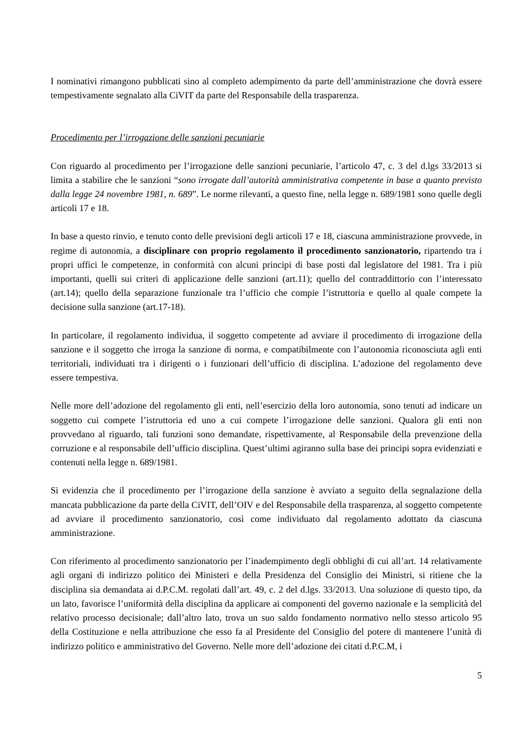I nominativi rimangono pubblicati sino al completo adempimento da parte dell’amministrazione che dovrà essere tempestivamente segnalato alla CiVIT da parte del Responsabile della trasparenza.
Procedimento per l’irrogazione delle sanzioni pecuniarie
Con riguardo al procedimento per l’irrogazione delle sanzioni pecuniarie, l’articolo 47, c. 3 del d.lgs 33/2013 si limita a stabilire che le sanzioni “sono irrogate dall’autorità amministrativa competente in base a quanto previsto dalla legge 24 novembre 1981, n. 689”. Le norme rilevanti, a questo fine, nella legge n. 689/1981 sono quelle degli articoli 17 e 18.
In base a questo rinvio, e tenuto conto delle previsioni degli articoli 17 e 18, ciascuna amministrazione provvede, in regime di autonomia, a disciplinare con proprio regolamento il procedimento sanzionatorio, ripartendo tra i propri uffici le competenze, in conformità con alcuni principi di base posti dal legislatore del 1981. Tra i più importanti, quelli sui criteri di applicazione delle sanzioni (art.11); quello del contraddittorio con l’interessato (art.14); quello della separazione funzionale tra l’ufficio che compie l’istruttoria e quello al quale compete la decisione sulla sanzione (art.17-18).
In particolare, il regolamento individua, il soggetto competente ad avviare il procedimento di irrogazione della sanzione e il soggetto che irroga la sanzione di norma, e compatibilmente con l’autonomia riconosciuta agli enti territoriali, individuati tra i dirigenti o i funzionari dell’ufficio di disciplina. L’adozione del regolamento deve essere tempestiva.
Nelle more dell’adozione del regolamento gli enti, nell’esercizio della loro autonomia, sono tenuti ad indicare un soggetto cui compete l’istruttoria ed uno a cui compete l’irrogazione delle sanzioni. Qualora gli enti non provvedano al riguardo, tali funzioni sono demandate, rispettivamente, al Responsabile della prevenzione della corruzione e al responsabile dell’ufficio disciplina. Quest’ultimi agiranno sulla base dei principi sopra evidenziati e contenuti nella legge n. 689/1981.
Si evidenzia che il procedimento per l’irrogazione della sanzione è avviato a seguito della segnalazione della mancata pubblicazione da parte della CiVIT, dell’OIV e del Responsabile della trasparenza, al soggetto competente ad avviare il procedimento sanzionatorio, così come individuato dal regolamento adottato da ciascuna amministrazione.
Con riferimento al procedimento sanzionatorio per l’inadempimento degli obblighi di cui all’art. 14 relativamente agli organi di indirizzo politico dei Ministeri e della Presidenza del Consiglio dei Ministri, si ritiene che la disciplina sia demandata ai d.P.C.M. regolati dall’art. 49, c. 2 del d.lgs. 33/2013. Una soluzione di questo tipo, da un lato, favorisce l’uniformità della disciplina da applicare ai componenti del governo nazionale e la semplicità del relativo processo decisionale; dall’altro lato, trova un suo saldo fondamento normativo nello stesso articolo 95 della Costituzione e nella attribuzione che esso fa al Presidente del Consiglio del potere di mantenere l’unità di indirizzo politico e amministrativo del Governo. Nelle more dell’adozione dei citati d.P.C.M, i
5